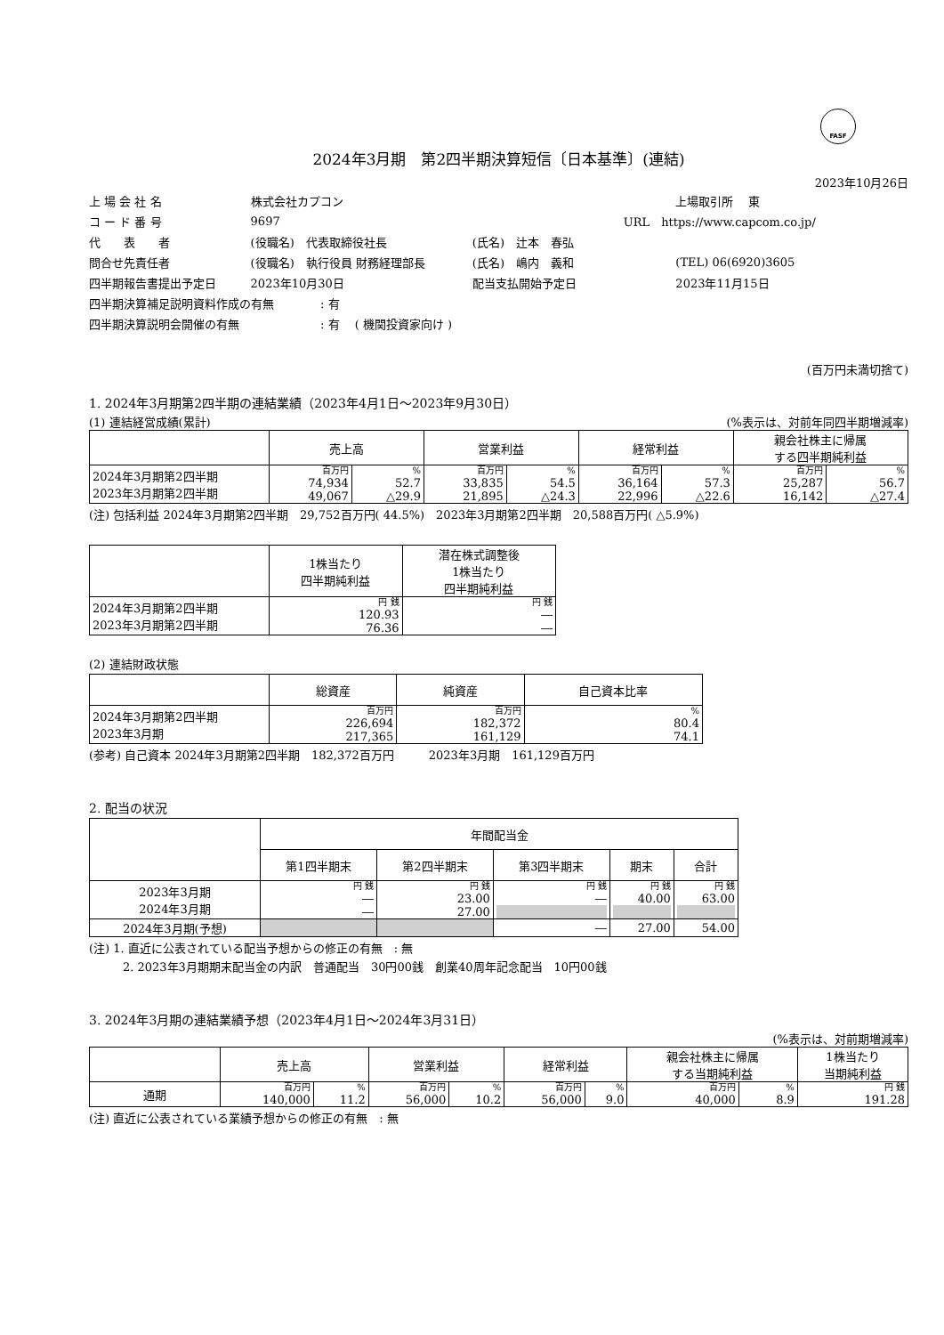FASF
2024年3月期　第2四半期決算短信〔日本基準〕(連結)
2023年10月26日
| 上 場 会 社 名 | 株式会社カプコン | | | 上場取引所 東 |
| コ ー ド 番 号 | 9697 | URL https://www.capcom.co.jp/ | | |
| 代 表 者 | (役職名) 代表取締役社長 | (氏名) 辻本 春弘 | | |
| 問合せ先責任者 | (役職名) 執行役員 財務経理部長 | (氏名) 嶋内 義和 | | (TEL) 06(6920)3605 |
| 四半期報告書提出予定日 | 2023年10月30日 | 配当支払開始予定日 | | 2023年11月15日 |
| 四半期決算補足説明資料作成の有無 : 有 | | | | |
| 四半期決算説明会開催の有無 : 有 ( 機関投資家向け ) | | | | |
(百万円未満切捨て)
1. 2024年3月期第2四半期の連結業績（2023年4月1日～2023年9月30日）
(1) 連結経営成績(累計) (%表示は、対前年同四半期増減率)
| | 売上高 | | 営業利益 | | 経常利益 | | 親会社株主に帰属 する四半期純利益 | |
| --- | --- | --- | --- | --- | --- | --- | --- | --- |
| 2024年3月期第2四半期 2023年3月期第2四半期 | 百万円 74,934 49,067 | % 52.7 △29.9 | 百万円 33,835 21,895 | % 54.5 △24.3 | 百万円 36,164 22,996 | % 57.3 △22.6 | 百万円 25,287 16,142 | % 56.7 △27.4 |
(注) 包括利益 2024年3月期第2四半期　29,752百万円( 44.5%)　2023年3月期第2四半期　20,588百万円( △5.9%)
| | 1株当たり 四半期純利益 | 潜在株式調整後 1株当たり 四半期純利益 |
| --- | --- | --- |
| 2024年3月期第2四半期 2023年3月期第2四半期 | 円 銭 120.93 76.36 | 円 銭 ― ― |
(2) 連結財政状態
| | 総資産 | 純資産 | 自己資本比率 |
| --- | --- | --- | --- |
| 2024年3月期第2四半期 2023年3月期 | 百万円 226,694 217,365 | 百万円 182,372 161,129 | % 80.4 74.1 |
(参考) 自己資本 2024年3月期第2四半期　182,372百万円　　　2023年3月期　161,129百万円
2. 配当の状況
| | 年間配当金 | | | | |
| --- | --- | --- | --- | --- | --- |
| | 第1四半期末 | 第2四半期末 | 第3四半期末 | 期末 | 合計 |
| 2023年3月期 2024年3月期 | 円 銭 ― ― | 円 銭 23.00 27.00 | 円 銭 ― | 円 銭 40.00 | 円 銭 63.00 |
| 2024年3月期(予想) | | | ― | 27.00 | 54.00 |
(注) 1. 直近に公表されている配当予想からの修正の有無　: 無
2. 2023年3月期期末配当金の内訳　普通配当　30円00銭　創業40周年記念配当　10円00銭
3. 2024年3月期の連結業績予想（2023年4月1日～2024年3月31日）
(%表示は、対前期増減率)
| | 売上高 | | 営業利益 | | 経常利益 | | 親会社株主に帰属 する当期純利益 | | 1株当たり 当期純利益 |
| --- | --- | --- | --- | --- | --- | --- | --- | --- | --- |
| 通期 | 百万円 140,000 | % 11.2 | 百万円 56,000 | % 10.2 | 百万円 56,000 | % 9.0 | 百万円 40,000 | % 8.9 | 円 銭 191.28 |
(注) 直近に公表されている業績予想からの修正の有無　: 無